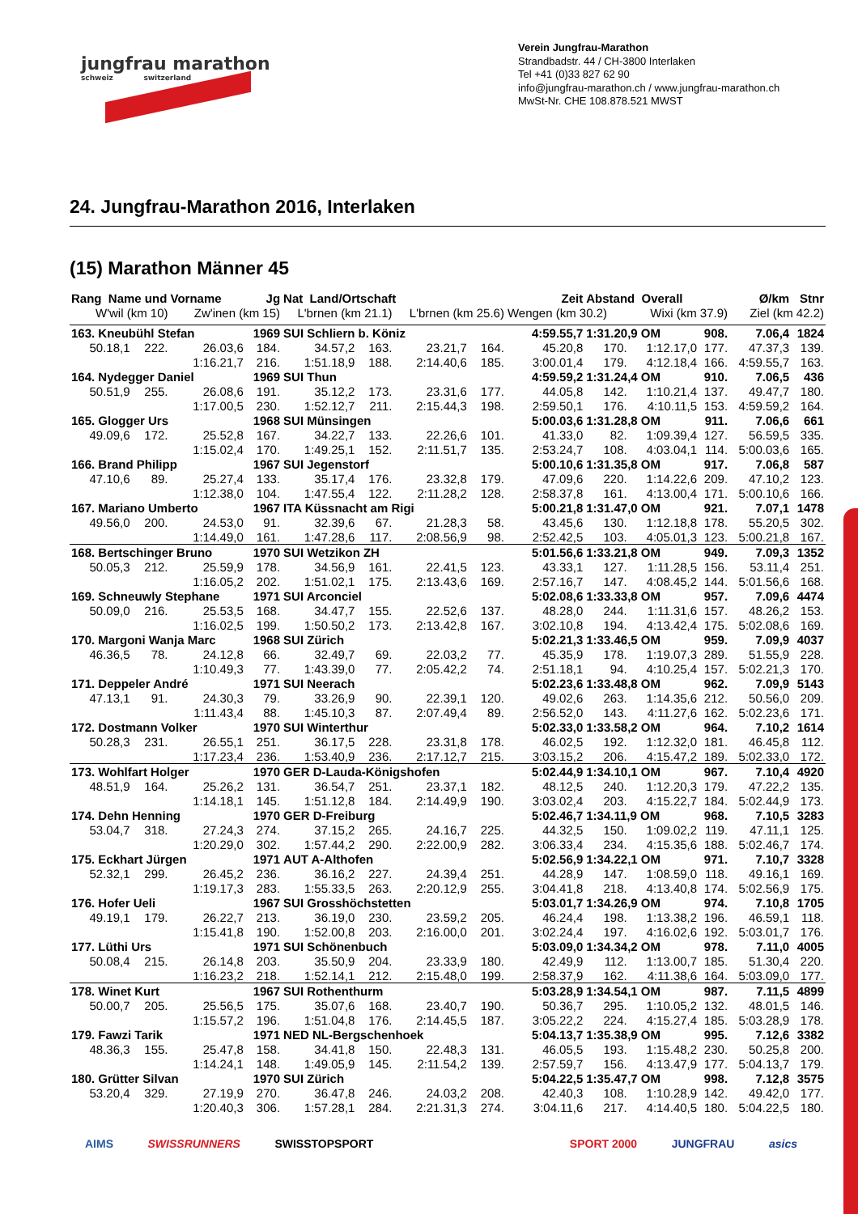jungfrau marathon
schweiz switzerland
Verein Jungfrau-Marathon
Strandbadstr. 44 / CH-3800 Interlaken
Tel +41 (0)33 827 62 90
info@jungfrau-marathon.ch / www.jungfrau-marathon.ch
MwSt-Nr. CHE 108.878.521 MWST
24. Jungfrau-Marathon 2016, Interlaken
(15) Marathon Männer 45
| Rang Name und Vorname | | | Jg | Nat Land/Ortschaft | | | | Zeit | Abstand Overall | | | Ø/km | Stnr |
| --- | --- | --- | --- | --- | --- | --- | --- | --- | --- | --- | --- | --- | --- |
| W'wil (km 10) | | Zw'inen (km 15) | | L'brnen (km 21.1) | | L'brnen (km 25.6) | | Wengen (km 30.2) | | Wixi (km 37.9) | | Ziel (km 42.2) | |
| 163. Kneubühl Stefan | | | 1969 | SUI Schliern b. Köniz | | | | 4:59.55,7 | 1:31.20,9 OM | | 908. | 7.06,4 | 1824 |
| 50.18,1 | 222. | 26.03,6 | 184. | 34.57,2 | 163. | 23.21,7 | 164. | 45.20,8 | 170. | 1:12.17,0 | 177. | 47.37,3 | 139. |
| | | 1:16.21,7 | 216. | 1:51.18,9 | 188. | 2:14.40,6 | 185. | 3:00.01,4 | 179. | 4:12.18,4 | 166. | 4:59.55,7 | 163. |
| 164. Nydegger Daniel | | | 1969 | SUI Thun | | | | 4:59.59,2 | 1:31.24,4 OM | | 910. | 7.06,5 | 436 |
| 50.51,9 | 255. | 26.08,6 | 191. | 35.12,2 | 173. | 23.31,6 | 177. | 44.05,8 | 142. | 1:10.21,4 | 137. | 49.47,7 | 180. |
| | | 1:17.00,5 | 230. | 1:52.12,7 | 211. | 2:15.44,3 | 198. | 2:59.50,1 | 176. | 4:10.11,5 | 153. | 4:59.59,2 | 164. |
| 165. Glogger Urs | | | 1968 | SUI Münsingen | | | | 5:00.03,6 | 1:31.28,8 OM | | 911. | 7.06,6 | 661 |
| 49.09,6 | 172. | 25.52,8 | 167. | 34.22,7 | 133. | 22.26,6 | 101. | 41.33,0 | 82. | 1:09.39,4 | 127. | 56.59,5 | 335. |
| | | 1:15.02,4 | 170. | 1:49.25,1 | 152. | 2:11.51,7 | 135. | 2:53.24,7 | 108. | 4:03.04,1 | 114. | 5:00.03,6 | 165. |
| 166. Brand Philipp | | | 1967 | SUI Jegenstorf | | | | 5:00.10,6 | 1:31.35,8 OM | | 917. | 7.06,8 | 587 |
| 47.10,6 | 89. | 25.27,4 | 133. | 35.17,4 | 176. | 23.32,8 | 179. | 47.09,6 | 220. | 1:14.22,6 | 209. | 47.10,2 | 123. |
| | | 1:12.38,0 | 104. | 1:47.55,4 | 122. | 2:11.28,2 | 128. | 2:58.37,8 | 161. | 4:13.00,4 | 171. | 5:00.10,6 | 166. |
| 167. Mariano Umberto | | | 1967 | ITA Küssnacht am Rigi | | | | 5:00.21,8 | 1:31.47,0 OM | | 921. | 7.07,1 | 1478 |
| 49.56,0 | 200. | 24.53,0 | 91. | 32.39,6 | 67. | 21.28,3 | 58. | 43.45,6 | 130. | 1:12.18,8 | 178. | 55.20,5 | 302. |
| | | 1:14.49,0 | 161. | 1:47.28,6 | 117. | 2:08.56,9 | 98. | 2:52.42,5 | 103. | 4:05.01,3 | 123. | 5:00.21,8 | 167. |
| 168. Bertschinger Bruno | | | 1970 | SUI Wetzikon ZH | | | | 5:01.56,6 | 1:33.21,8 OM | | 949. | 7.09,3 | 1352 |
| 50.05,3 | 212. | 25.59,9 | 178. | 34.56,9 | 161. | 22.41,5 | 123. | 43.33,1 | 127. | 1:11.28,5 | 156. | 53.11,4 | 251. |
| | | 1:16.05,2 | 202. | 1:51.02,1 | 175. | 2:13.43,6 | 169. | 2:57.16,7 | 147. | 4:08.45,2 | 144. | 5:01.56,6 | 168. |
| 169. Schneuwly Stephane | | | 1971 | SUI Arconciel | | | | 5:02.08,6 | 1:33.33,8 OM | | 957. | 7.09,6 | 4474 |
| 50.09,0 | 216. | 25.53,5 | 168. | 34.47,7 | 155. | 22.52,6 | 137. | 48.28,0 | 244. | 1:11.31,6 | 157. | 48.26,2 | 153. |
| | | 1:16.02,5 | 199. | 1:50.50,2 | 173. | 2:13.42,8 | 167. | 3:02.10,8 | 194. | 4:13.42,4 | 175. | 5:02.08,6 | 169. |
| 170. Margoni Wanja Marc | | | 1968 | SUI Zürich | | | | 5:02.21,3 | 1:33.46,5 OM | | 959. | 7.09,9 | 4037 |
| 46.36,5 | 78. | 24.12,8 | 66. | 32.49,7 | 69. | 22.03,2 | 77. | 45.35,9 | 178. | 1:19.07,3 | 289. | 51.55,9 | 228. |
| | | 1:10.49,3 | 77. | 1:43.39,0 | 77. | 2:05.42,2 | 74. | 2:51.18,1 | 94. | 4:10.25,4 | 157. | 5:02.21,3 | 170. |
| 171. Deppeler André | | | 1971 | SUI Neerach | | | | 5:02.23,6 | 1:33.48,8 OM | | 962. | 7.09,9 | 5143 |
| 47.13,1 | 91. | 24.30,3 | 79. | 33.26,9 | 90. | 22.39,1 | 120. | 49.02,6 | 263. | 1:14.35,6 | 212. | 50.56,0 | 209. |
| | | 1:11.43,4 | 88. | 1:45.10,3 | 87. | 2:07.49,4 | 89. | 2:56.52,0 | 143. | 4:11.27,6 | 162. | 5:02.23,6 | 171. |
| 172. Dostmann Volker | | | 1970 | SUI Winterthur | | | | 5:02.33,0 | 1:33.58,2 OM | | 964. | 7.10,2 | 1614 |
| 50.28,3 | 231. | 26.55,1 | 251. | 36.17,5 | 228. | 23.31,8 | 178. | 46.02,5 | 192. | 1:12.32,0 | 181. | 46.45,8 | 112. |
| | | 1:17.23,4 | 236. | 1:53.40,9 | 236. | 2:17.12,7 | 215. | 3:03.15,2 | 206. | 4:15.47,2 | 189. | 5:02.33,0 | 172. |
| 173. Wohlfart Holger | | | 1970 | GER D-Lauda-Königshofen | | | | 5:02.44,9 | 1:34.10,1 OM | | 967. | 7.10,4 | 4920 |
| 48.51,9 | 164. | 25.26,2 | 131. | 36.54,7 | 251. | 23.37,1 | 182. | 48.12,5 | 240. | 1:12.20,3 | 179. | 47.22,2 | 135. |
| | | 1:14.18,1 | 145. | 1:51.12,8 | 184. | 2:14.49,9 | 190. | 3:03.02,4 | 203. | 4:15.22,7 | 184. | 5:02.44,9 | 173. |
| 174. Dehn Henning | | | 1970 | GER D-Freiburg | | | | 5:02.46,7 | 1:34.11,9 OM | | 968. | 7.10,5 | 3283 |
| 53.04,7 | 318. | 27.24,3 | 274. | 37.15,2 | 265. | 24.16,7 | 225. | 44.32,5 | 150. | 1:09.02,2 | 119. | 47.11,1 | 125. |
| | | 1:20.29,0 | 302. | 1:57.44,2 | 290. | 2:22.00,9 | 282. | 3:06.33,4 | 234. | 4:15.35,6 | 188. | 5:02.46,7 | 174. |
| 175. Eckhart Jürgen | | | 1971 | AUT A-Althofen | | | | 5:02.56,9 | 1:34.22,1 OM | | 971. | 7.10,7 | 3328 |
| 52.32,1 | 299. | 26.45,2 | 236. | 36.16,2 | 227. | 24.39,4 | 251. | 44.28,9 | 147. | 1:08.59,0 | 118. | 49.16,1 | 169. |
| | | 1:19.17,3 | 283. | 1:55.33,5 | 263. | 2:20.12,9 | 255. | 3:04.41,8 | 218. | 4:13.40,8 | 174. | 5:02.56,9 | 175. |
| 176. Hofer Ueli | | | 1967 | SUI Grosshöchstetten | | | | 5:03.01,7 | 1:34.26,9 OM | | 974. | 7.10,8 | 1705 |
| 49.19,1 | 179. | 26.22,7 | 213. | 36.19,0 | 230. | 23.59,2 | 205. | 46.24,4 | 198. | 1:13.38,2 | 196. | 46.59,1 | 118. |
| | | 1:15.41,8 | 190. | 1:52.00,8 | 203. | 2:16.00,0 | 201. | 3:02.24,4 | 197. | 4:16.02,6 | 192. | 5:03.01,7 | 176. |
| 177. Lüthi Urs | | | 1971 | SUI Schönenbuch | | | | 5:03.09,0 | 1:34.34,2 OM | | 978. | 7.11,0 | 4005 |
| 50.08,4 | 215. | 26.14,8 | 203. | 35.50,9 | 204. | 23.33,9 | 180. | 42.49,9 | 112. | 1:13.00,7 | 185. | 51.30,4 | 220. |
| | | 1:16.23,2 | 218. | 1:52.14,1 | 212. | 2:15.48,0 | 199. | 2:58.37,9 | 162. | 4:11.38,6 | 164. | 5:03.09,0 | 177. |
| 178. Winet Kurt | | | 1967 | SUI Rothenthurm | | | | 5:03.28,9 | 1:34.54,1 OM | | 987. | 7.11,5 | 4899 |
| 50.00,7 | 205. | 25.56,5 | 175. | 35.07,6 | 168. | 23.40,7 | 190. | 50.36,7 | 295. | 1:10.05,2 | 132. | 48.01,5 | 146. |
| | | 1:15.57,2 | 196. | 1:51.04,8 | 176. | 2:14.45,5 | 187. | 3:05.22,2 | 224. | 4:15.27,4 | 185. | 5:03.28,9 | 178. |
| 179. Fawzi Tarik | | | 1971 | NED NL-Bergschenhoek | | | | 5:04.13,7 | 1:35.38,9 OM | | 995. | 7.12,6 | 3382 |
| 48.36,3 | 155. | 25.47,8 | 158. | 34.41,8 | 150. | 22.48,3 | 131. | 46.05,5 | 193. | 1:15.48,2 | 230. | 50.25,8 | 200. |
| | | 1:14.24,1 | 148. | 1:49.05,9 | 145. | 2:11.54,2 | 139. | 2:57.59,7 | 156. | 4:13.47,9 | 177. | 5:04.13,7 | 179. |
| 180. Grütter Silvan | | | 1970 | SUI Zürich | | | | 5:04.22,5 | 1:35.47,7 OM | | 998. | 7.12,8 | 3575 |
| 53.20,4 | 329. | 27.19,9 | 270. | 36.47,8 | 246. | 24.03,2 | 208. | 42.40,3 | 108. | 1:10.28,9 | 142. | 49.42,0 | 177. |
| | | 1:20.40,3 | 306. | 1:57.28,1 | 284. | 2:21.31,3 | 274. | 3:04.11,6 | 217. | 4:14.40,5 | 180. | 5:04.22,5 | 180. |
AIMS SWISSRUNNERS SWISSTOPSPORT SPORT 2000 JUNGFRAU asics